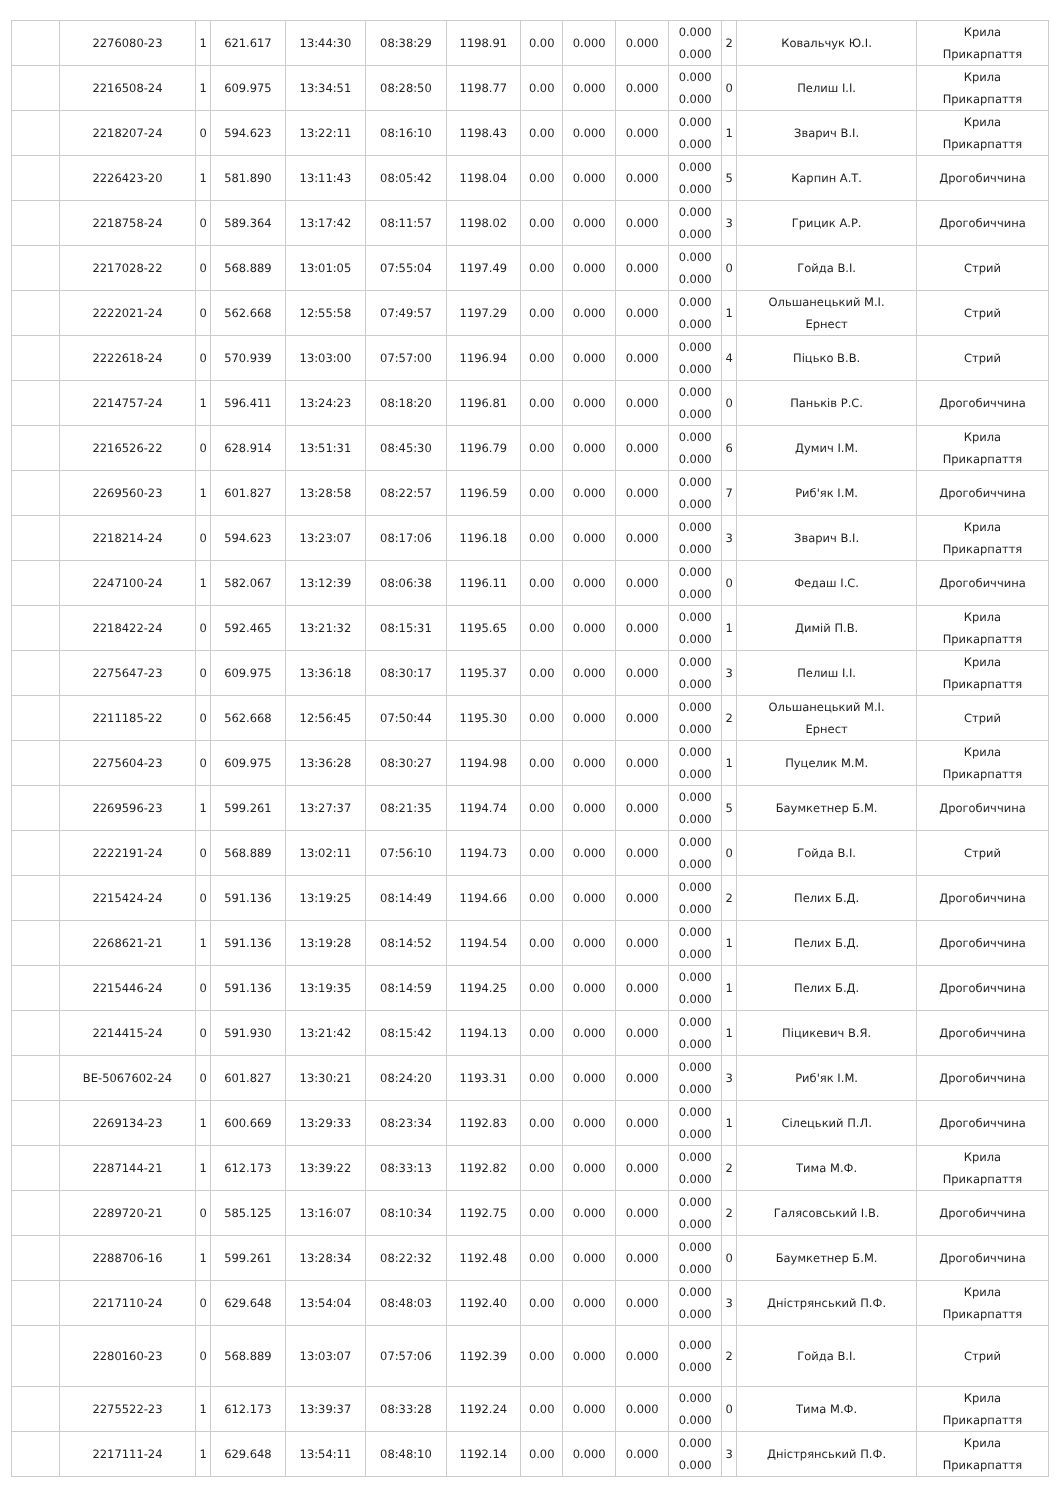| | 2276080-23 | 1 | 621.617 | 13:44:30 | 08:38:29 | 1198.91 | 0.00 | 0.000 | 0.000 | 0.000 0.000 | 2 | Ковальчук Ю.І. | Крила Прикарпаття |
| | 2216508-24 | 1 | 609.975 | 13:34:51 | 08:28:50 | 1198.77 | 0.00 | 0.000 | 0.000 | 0.000 0.000 | 0 | Пелиш І.І. | Крила Прикарпаття |
| | 2218207-24 | 0 | 594.623 | 13:22:11 | 08:16:10 | 1198.43 | 0.00 | 0.000 | 0.000 | 0.000 0.000 | 1 | Зварич В.І. | Крила Прикарпаття |
| | 2226423-20 | 1 | 581.890 | 13:11:43 | 08:05:42 | 1198.04 | 0.00 | 0.000 | 0.000 | 0.000 0.000 | 5 | Карпин А.Т. | Дрогобиччина |
| | 2218758-24 | 0 | 589.364 | 13:17:42 | 08:11:57 | 1198.02 | 0.00 | 0.000 | 0.000 | 0.000 0.000 | 3 | Грицик А.Р. | Дрогобиччина |
| | 2217028-22 | 0 | 568.889 | 13:01:05 | 07:55:04 | 1197.49 | 0.00 | 0.000 | 0.000 | 0.000 0.000 | 0 | Гойда В.І. | Стрий |
| | 2222021-24 | 0 | 562.668 | 12:55:58 | 07:49:57 | 1197.29 | 0.00 | 0.000 | 0.000 | 0.000 0.000 | 1 | Ольшанецький М.І. Ернест | Стрий |
| | 2222618-24 | 0 | 570.939 | 13:03:00 | 07:57:00 | 1196.94 | 0.00 | 0.000 | 0.000 | 0.000 0.000 | 4 | Піцько В.В. | Стрий |
| | 2214757-24 | 1 | 596.411 | 13:24:23 | 08:18:20 | 1196.81 | 0.00 | 0.000 | 0.000 | 0.000 0.000 | 0 | Паньків Р.С. | Дрогобиччина |
| | 2216526-22 | 0 | 628.914 | 13:51:31 | 08:45:30 | 1196.79 | 0.00 | 0.000 | 0.000 | 0.000 0.000 | 6 | Думич І.М. | Крила Прикарпаття |
| | 2269560-23 | 1 | 601.827 | 13:28:58 | 08:22:57 | 1196.59 | 0.00 | 0.000 | 0.000 | 0.000 0.000 | 7 | Риб'як І.М. | Дрогобиччина |
| | 2218214-24 | 0 | 594.623 | 13:23:07 | 08:17:06 | 1196.18 | 0.00 | 0.000 | 0.000 | 0.000 0.000 | 3 | Зварич В.І. | Крила Прикарпаття |
| | 2247100-24 | 1 | 582.067 | 13:12:39 | 08:06:38 | 1196.11 | 0.00 | 0.000 | 0.000 | 0.000 0.000 | 0 | Федаш І.С. | Дрогобиччина |
| | 2218422-24 | 0 | 592.465 | 13:21:32 | 08:15:31 | 1195.65 | 0.00 | 0.000 | 0.000 | 0.000 0.000 | 1 | Димій П.В. | Крила Прикарпаття |
| | 2275647-23 | 0 | 609.975 | 13:36:18 | 08:30:17 | 1195.37 | 0.00 | 0.000 | 0.000 | 0.000 0.000 | 3 | Пелиш І.І. | Крила Прикарпаття |
| | 2211185-22 | 0 | 562.668 | 12:56:45 | 07:50:44 | 1195.30 | 0.00 | 0.000 | 0.000 | 0.000 0.000 | 2 | Ольшанецький М.І. Ернест | Стрий |
| | 2275604-23 | 0 | 609.975 | 13:36:28 | 08:30:27 | 1194.98 | 0.00 | 0.000 | 0.000 | 0.000 0.000 | 1 | Пуцелик М.М. | Крила Прикарпаття |
| | 2269596-23 | 1 | 599.261 | 13:27:37 | 08:21:35 | 1194.74 | 0.00 | 0.000 | 0.000 | 0.000 0.000 | 5 | Баумкетнер Б.М. | Дрогобиччина |
| | 2222191-24 | 0 | 568.889 | 13:02:11 | 07:56:10 | 1194.73 | 0.00 | 0.000 | 0.000 | 0.000 0.000 | 0 | Гойда В.І. | Стрий |
| | 2215424-24 | 0 | 591.136 | 13:19:25 | 08:14:49 | 1194.66 | 0.00 | 0.000 | 0.000 | 0.000 0.000 | 2 | Пелих Б.Д. | Дрогобиччина |
| | 2268621-21 | 1 | 591.136 | 13:19:28 | 08:14:52 | 1194.54 | 0.00 | 0.000 | 0.000 | 0.000 0.000 | 1 | Пелих Б.Д. | Дрогобиччина |
| | 2215446-24 | 0 | 591.136 | 13:19:35 | 08:14:59 | 1194.25 | 0.00 | 0.000 | 0.000 | 0.000 0.000 | 1 | Пелих Б.Д. | Дрогобиччина |
| | 2214415-24 | 0 | 591.930 | 13:21:42 | 08:15:42 | 1194.13 | 0.00 | 0.000 | 0.000 | 0.000 0.000 | 1 | Піцикевич В.Я. | Дрогобиччина |
| | BE-5067602-24 | 0 | 601.827 | 13:30:21 | 08:24:20 | 1193.31 | 0.00 | 0.000 | 0.000 | 0.000 0.000 | 3 | Риб'як І.М. | Дрогобиччина |
| | 2269134-23 | 1 | 600.669 | 13:29:33 | 08:23:34 | 1192.83 | 0.00 | 0.000 | 0.000 | 0.000 0.000 | 1 | Сілецький П.Л. | Дрогобиччина |
| | 2287144-21 | 1 | 612.173 | 13:39:22 | 08:33:13 | 1192.82 | 0.00 | 0.000 | 0.000 | 0.000 0.000 | 2 | Тима М.Ф. | Крила Прикарпаття |
| | 2289720-21 | 0 | 585.125 | 13:16:07 | 08:10:34 | 1192.75 | 0.00 | 0.000 | 0.000 | 0.000 0.000 | 2 | Галясовський І.В. | Дрогобиччина |
| | 2288706-16 | 1 | 599.261 | 13:28:34 | 08:22:32 | 1192.48 | 0.00 | 0.000 | 0.000 | 0.000 0.000 | 0 | Баумкетнер Б.М. | Дрогобиччина |
| | 2217110-24 | 0 | 629.648 | 13:54:04 | 08:48:03 | 1192.40 | 0.00 | 0.000 | 0.000 | 0.000 0.000 | 3 | Дністрянський П.Ф. | Крила Прикарпаття |
| | 2280160-23 | 0 | 568.889 | 13:03:07 | 07:57:06 | 1192.39 | 0.00 | 0.000 | 0.000 | 0.000 0.000 | 2 | Гойда В.І. | Стрий |
| | 2275522-23 | 1 | 612.173 | 13:39:37 | 08:33:28 | 1192.24 | 0.00 | 0.000 | 0.000 | 0.000 0.000 | 0 | Тима М.Ф. | Крила Прикарпаття |
| | 2217111-24 | 1 | 629.648 | 13:54:11 | 08:48:10 | 1192.14 | 0.00 | 0.000 | 0.000 | 0.000 0.000 | 3 | Дністрянський П.Ф. | Крила Прикарпаття |